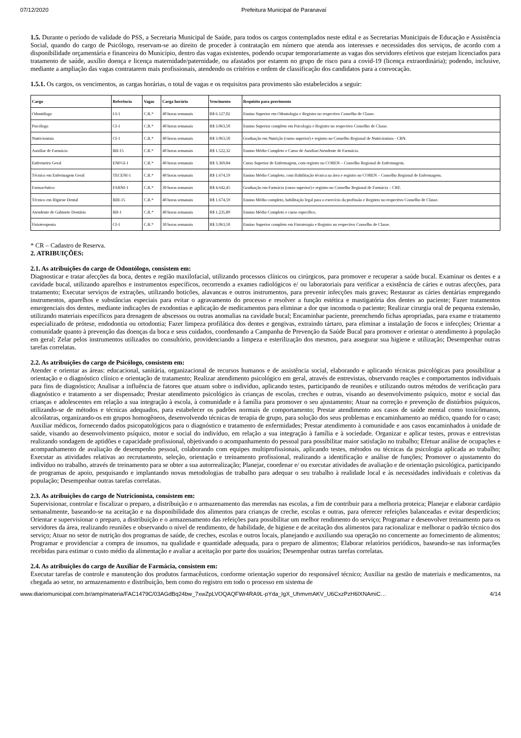07/12/2020 Prefeitura Municipal de Paranavaí
1.5. Durante o período de validade do PSS, a Secretaria Municipal de Saúde, para todos os cargos contemplados neste edital e as Secretarias Municipais de Educação e Assistência Social, quando do cargo de Psicólogo, reservam-se ao direito de proceder à contratação em número que atenda aos interesses e necessidades dos serviços, de acordo com a disponibilidade orçamentária e financeira do Município, dentro das vagas existentes, podendo ocupar temporariamente as vagas dos servidores efetivos que estejam licenciados para tratamento de saúde, auxílio doença e licença maternidade/paternidade, ou afastados por estarem no grupo de risco para a covid-19 (licença extraordinária); podendo, inclusive, mediante a ampliação das vagas contratarem mais profissionais, atendendo os critérios e ordem de classificação dos candidatos para a convocação.
1.5.1. Os cargos, os vencimentos, as cargas horárias, o total de vagas e os requisitos para provimento são estabelecidos a seguir:
| Cargo | Referência | Vagas | Carga horária | Vencimento | Requisito para provimento |
| --- | --- | --- | --- | --- | --- |
| Odontólogo | I-I-1 | C.R.* | 40 horas semanais | R$ 6.127,02 | Ensino Superior em Odontologia e Registro no respectivo Conselho de Classe. |
| Psicólogo | CI-1 | C.R.* | 40 horas semanais | R$ 3.063,50 | Ensino Superior completo em Psicologia e Registro no respectivo Conselho de Classe. |
| Nutricionista | CI-1 | C.R.* | 40 horas semanais | R$ 3.063,50 | Graduação em Nutrição (curso superior) e registro no Conselho Regional de Nutricionista - CRN. |
| Auxiliar de Farmácia | BII-15 | C.R.* | 40 horas semanais | R$ 1.522,32 | Ensino Médio Completo e Curso de Auxiliar/Atendente de Farmácia. |
| Enfermeiro Geral | ENFGI-1 | C.R.* | 40 horas semanais | R$ 3.369,84 | Curso Superior de Enfermagem, com registro no COREN – Conselho Regional de Enfermagem. |
| Técnico em Enfermagem Geral | TECENI-1 | C.R.* | 40 horas semanais | R$ 1.674,59 | Ensino Médio Completo, com Habilitação técnica na área e registro no COREN – Conselho Regional de Enfermagem. |
| Farmacêutico | FARNI-1 | C.R.* | 30 horas semanais | R$ 4.642,45 | Graduação em Farmácia (curso superior) e registro no Conselho Regional de Farmácia – CRF. |
| Técnico em Higiene Dental | BIII-15 | C.R.* | 40 horas semanais | R$ 1.674,59 | Ensino Médio completo, habilitação legal para o exercício da profissão e Registro no respectivo Conselho de Classe. |
| Atendente de Gabinete Dentário | BII-1 | C.R.* | 40 horas semanais | R$ 1.235,89 | Ensino Médio Completo e curso específico. |
| Fisioterapeuta | CI-1 | C.R.* | 30 horas semanais | R$ 3.063,50 | Ensino Superior completo em Fisioterapia e Registro no respectivo Conselho de Classe. |
* CR – Cadastro de Reserva.
2. ATRIBUIÇÕES:
2.1. As atribuições do cargo de Odontólogo, consistem em:
Diagnosticar e tratar afecções da boca, dentes e região maxilofacial, utilizando processos clínicos ou cirúrgicos, para promover e recuperar a saúde bucal. Examinar os dentes e a cavidade bucal, utilizando aparelhos e instrumentos específicos, recorrendo a exames radiológicos e/ ou laboratoriais para verificar a existência de cáries e outras afecções, para tratamento; Executar serviços de extrações, utilizando boticões, alavancas e outros instrumentos, para prevenir infecções mais graves; Restaurar as cáries dentárias empregando instrumentos, aparelhos e substâncias especiais para evitar o agravamento do processo e resolver a função estética e mastigatória dos dentes ao paciente; Fazer tratamentos emergenciais dos dentes, mediante indicações de exodontias e aplicação de medicamentos para eliminar a dor que incomoda o paciente; Realizar cirurgia oral de pequena extensão, utilizando materiais específicos para drenagem de abscessos ou outras anomalias na cavidade bucal; Encaminhar paciente, preenchendo fichas apropriadas, para exame e tratamento especializado de prótese, endodontia ou ortodontia; Fazer limpeza profilática dos dentes e gengivas, extraindo tártaro, para eliminar a instalação de focos e infecções; Orientar a comunidade quanto à prevenção das doenças da boca e seus cuidados, coordenando a Campanha de Prevenção da Saúde Bucal para promover e orientar o atendimento à população em geral; Zelar pelos instrumentos utilizados no consultório, providenciando a limpeza e esterilização dos mesmos, para assegurar sua higiene e utilização; Desempenhar outras tarefas correlatas.
2.2. As atribuições do cargo de Psicólogo, consistem em:
Atender e orientar as áreas: educacional, sanitária, organizacional de recursos humanos e de assistência social, elaborando e aplicando técnicas psicológicas para possibilitar a orientação e o diagnóstico clínico e orientação de tratamento; Realizar atendimento psicológico em geral, através de entrevistas, observando reações e comportamentos individuais para fins de diagnóstico; Analisar a influência de fatores que atuam sobre o indivíduo, aplicando testes, participando de reuniões e utilizando outros métodos de verificação para diagnóstico e tratamento a ser dispensado; Prestar atendimento psicológico às crianças de escolas, creches e outras, visando ao desenvolvimento psíquico, motor e social das crianças e adolescentes em relação a sua integração à escola, à comunidade e à família para promover o seu ajustamento; Atuar na correção e prevenção de distúrbios psíquicos, utilizando-se de métodos e técnicas adequados, para estabelecer os padrões normais de comportamento; Prestar atendimento aos casos de saúde mental como toxicômanos, alcoólatras, organizando-os em grupos homogêneos, desenvolvendo técnicas de terapia de grupo, para solução dos seus problemas e encaminhamento ao médico, quando for o caso; Auxiliar médicos, fornecendo dados psicopatológicos para o diagnóstico e tratamento de enfermidades; Prestar atendimento à comunidade e aos casos encaminhados à unidade de saúde, visando ao desenvolvimento psíquico, motor e social do indivíduo, em relação a sua integração à família e à sociedade. Organizar e aplicar testes, provas e entrevistas realizando sondagem de aptidões e capacidade profissional, objetivando o acompanhamento do pessoal para possibilitar maior satisfação no trabalho; Efetuar análise de ocupações e acompanhamento de avaliação de desempenho pessoal, colaborando com equipes multiprofissionais, aplicando testes, métodos ou técnicas da psicologia aplicada ao trabalho; Executar as atividades relativas ao recrutamento, seleção, orientação e treinamento profissional, realizando a identificação e análise de funções; Promover o ajustamento do indivíduo no trabalho, através de treinamento para se obter a sua autorrealização; Planejar, coordenar e/ ou executar atividades de avaliação e de orientação psicológica, participando de programas de apoio, pesquisando e implantando novas metodologias de trabalho para adequar o seu trabalho à realidade local e às necessidades individuais e coletivas da população; Desempenhar outras tarefas correlatas.
2.3. As atribuições do cargo de Nutricionista, consistem em:
Supervisionar, controlar e fiscalizar o preparo, a distribuição e o armazenamento das merendas nas escolas, a fim de contribuir para a melhoria proteica; Planejar e elaborar cardápio semanalmente, baseando-se na aceitação e na disponibilidade dos alimentos para crianças de creche, escolas e outras, para oferecer refeições balanceadas e evitar desperdícios; Orientar e supervisionar o preparo, a distribuição e o armazenamento das refeições para possibilitar um melhor rendimento do serviço; Programar e desenvolver treinamento para os servidores da área, realizando reuniões e observando o nível de rendimento, de habilidade, de higiene e de aceitação dos alimentos para racionalizar e melhorar o padrão técnico dos serviço; Atuar no setor de nutrição dos programas de saúde, de creches, escolas e outros locais, planejando e auxiliando sua operação no concernente ao fornecimento de alimentos; Programar e providenciar a compra de insumos, na qualidade e quantidade adequada, para o preparo de alimentos; Elaborar relatórios periódicos, baseando-se nas informações recebidas para estimar o custo médio da alimentação e avaliar a aceitação por parte dos usuários; Desempenhar outras tarefas correlatas.
2.4. As atribuições do cargo de Auxiliar de Farmácia, consistem em:
Executar tarefas de controle e manutenção dos produtos farmacêuticos, conforme orientação superior do responsável técnico; Auxiliar na gestão de materiais e medicamentos, na chegada ao setor, no armazenamento e distribuição, bem como do registro em todo o processo em sistema de
www.diariomunicipal.com.br/amp/materia/FAC1479C/03AGdBq24bw_7xwZpLVOQAQFWr4RA9L-pYda_IgX_UhmvmAKV_U6CxzPzH6lXNAmiC… 4/14